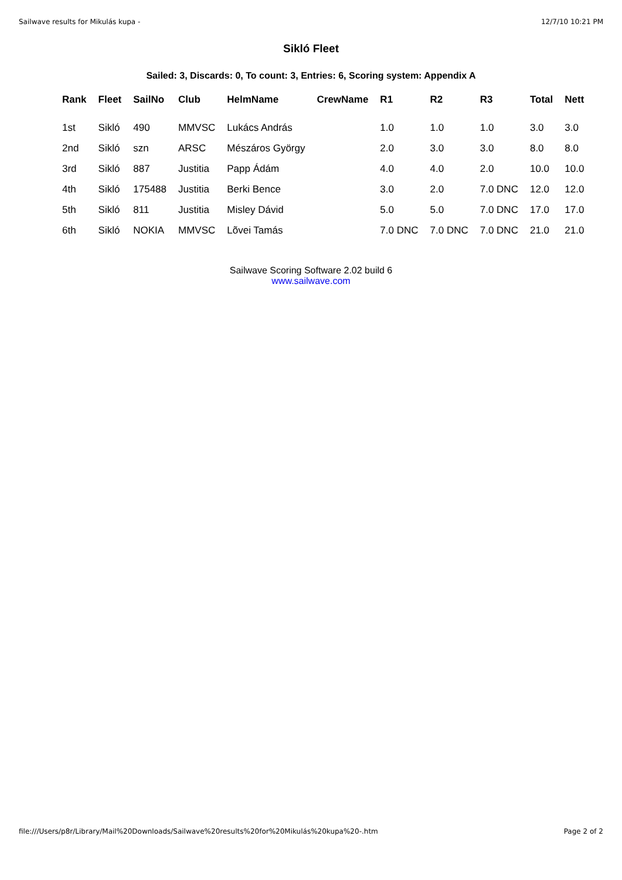Sailwave results for Mikulás kupa - 12/7/10 10:21 PM
Sikló Fleet
Sailed: 3, Discards: 0, To count: 3, Entries: 6, Scoring system: Appendix A
| Rank | Fleet | SailNo | Club | HelmName | CrewName | R1 | R2 | R3 | Total | Nett |
| --- | --- | --- | --- | --- | --- | --- | --- | --- | --- | --- |
| 1st | Sikló | 490 | MMVSC | Lukács András | | 1.0 | 1.0 | 1.0 | 3.0 | 3.0 |
| 2nd | Sikló | szn | ARSC | Mészáros György | | 2.0 | 3.0 | 3.0 | 8.0 | 8.0 |
| 3rd | Sikló | 887 | Justitia | Papp Ádám | | 4.0 | 4.0 | 2.0 | 10.0 | 10.0 |
| 4th | Sikló | 175488 | Justitia | Berki Bence | | 3.0 | 2.0 | 7.0 DNC | 12.0 | 12.0 |
| 5th | Sikló | 811 | Justitia | Misley Dávid | | 5.0 | 5.0 | 7.0 DNC | 17.0 | 17.0 |
| 6th | Sikló | NOKIA | MMVSC | Lõvei Tamás | | 7.0 DNC | 7.0 DNC | 7.0 DNC | 21.0 | 21.0 |
Sailwave Scoring Software 2.02 build 6
www.sailwave.com
file:///Users/p8r/Library/Mail%20Downloads/Sailwave%20results%20for%20Mikulás%20kupa%20-.htm Page 2 of 2